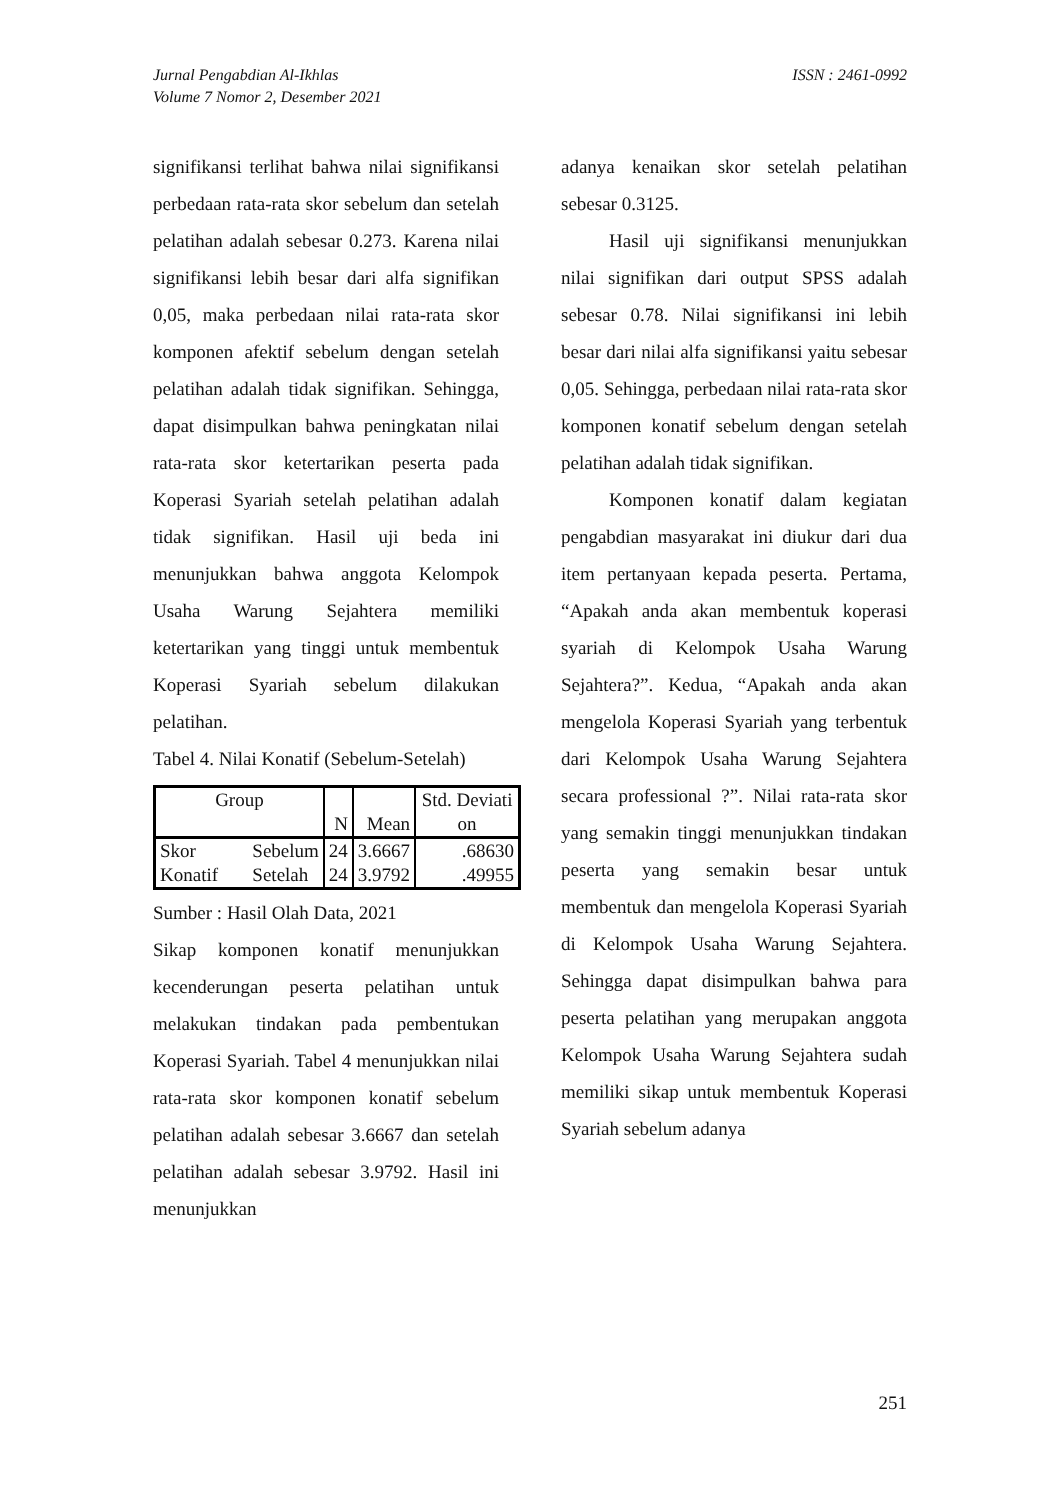Jurnal Pengabdian Al-Ikhlas
Volume 7 Nomor 2, Desember 2021
ISSN : 2461-0992
signifikansi terlihat bahwa nilai signifikansi perbedaan rata-rata skor sebelum dan setelah pelatihan adalah sebesar 0.273. Karena nilai signifikansi lebih besar dari alfa signifikan 0,05, maka perbedaan nilai rata-rata skor komponen afektif sebelum dengan setelah pelatihan adalah tidak signifikan. Sehingga, dapat disimpulkan bahwa peningkatan nilai rata-rata skor ketertarikan peserta pada Koperasi Syariah setelah pelatihan adalah tidak signifikan. Hasil uji beda ini menunjukkan bahwa anggota Kelompok Usaha Warung Sejahtera memiliki ketertarikan yang tinggi untuk membentuk Koperasi Syariah sebelum dilakukan pelatihan.
Tabel 4. Nilai Konatif (Sebelum-Setelah)
| Group | | N | Mean | Std. Deviati on |
| Skor Konatif | Sebelum Setelah | 24 24 | 3.6667 3.9792 | .68630 .49955 |
Sumber : Hasil Olah Data, 2021
Sikap komponen konatif menunjukkan kecenderungan peserta pelatihan untuk melakukan tindakan pada pembentukan Koperasi Syariah. Tabel 4 menunjukkan nilai rata-rata skor komponen konatif sebelum pelatihan adalah sebesar 3.6667 dan setelah pelatihan adalah sebesar 3.9792. Hasil ini menunjukkan
adanya kenaikan skor setelah pelatihan sebesar 0.3125.
Hasil uji signifikansi menunjukkan nilai signifikan dari output SPSS adalah sebesar 0.78. Nilai signifikansi ini lebih besar dari nilai alfa signifikansi yaitu sebesar 0,05. Sehingga, perbedaan nilai rata-rata skor komponen konatif sebelum dengan setelah pelatihan adalah tidak signifikan.
Komponen konatif dalam kegiatan pengabdian masyarakat ini diukur dari dua item pertanyaan kepada peserta. Pertama, “Apakah anda akan membentuk koperasi syariah di Kelompok Usaha Warung Sejahtera?”. Kedua, “Apakah anda akan mengelola Koperasi Syariah yang terbentuk dari Kelompok Usaha Warung Sejahtera secara professional ?”. Nilai rata-rata skor yang semakin tinggi menunjukkan tindakan peserta yang semakin besar untuk membentuk dan mengelola Koperasi Syariah di Kelompok Usaha Warung Sejahtera. Sehingga dapat disimpulkan bahwa para peserta pelatihan yang merupakan anggota Kelompok Usaha Warung Sejahtera sudah memiliki sikap untuk membentuk Koperasi Syariah sebelum adanya
251